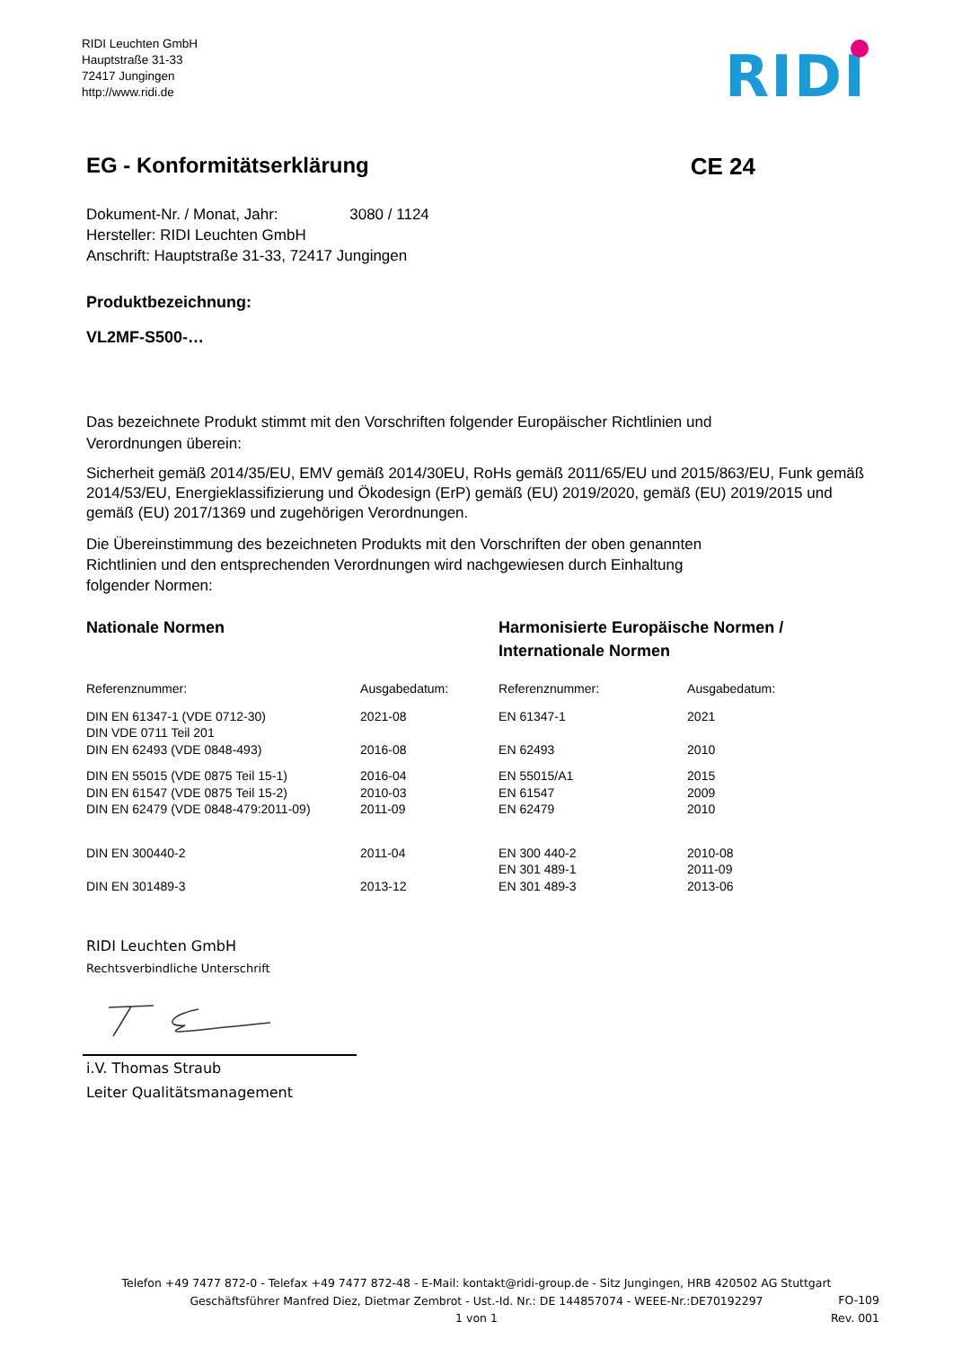RIDI Leuchten GmbH
Hauptstraße 31-33
72417 Jungingen
http://www.ridi.de
RIDI
EG - Konformitätserklärung CE 24
Dokument-Nr. / Monat, Jahr: 3080 / 1124
Hersteller: RIDI Leuchten GmbH
Anschrift: Hauptstraße 31-33, 72417 Jungingen
Produktbezeichnung:
VL2MF-S500-…
Das bezeichnete Produkt stimmt mit den Vorschriften folgender Europäischer Richtlinien und Verordnungen überein:
Sicherheit gemäß 2014/35/EU, EMV gemäß 2014/30EU, RoHs gemäß 2011/65/EU und 2015/863/EU, Funk gemäß 2014/53/EU, Energieklassifizierung und Ökodesign (ErP) gemäß (EU) 2019/2020, gemäß (EU) 2019/2015 und gemäß (EU) 2017/1369 und zugehörigen Verordnungen.
Die Übereinstimmung des bezeichneten Produkts mit den Vorschriften der oben genannten Richtlinien und den entsprechenden Verordnungen wird nachgewiesen durch Einhaltung folgender Normen:
| Nationale Normen | | Harmonisierte Europäische Normen / Internationale Normen | |
| --- | --- | --- | --- |
| Referenznummer: | Ausgabedatum: | Referenznummer: | Ausgabedatum: |
| DIN EN 61347-1 (VDE 0712-30) DIN VDE 0711 Teil 201 DIN EN 62493 (VDE 0848-493) | 2021-08 2016-08 | EN 61347-1 EN 62493 | 2021 2010 |
| DIN EN 55015 (VDE 0875 Teil 15-1) DIN EN 61547 (VDE 0875 Teil 15-2) DIN EN 62479 (VDE 0848-479:2011-09) | 2016-04 2010-03 2011-09 | EN 55015/A1 EN 61547 EN 62479 | 2015 2009 2010 |
| DIN EN 300440-2 DIN EN 301489-3 | 2011-04 2013-12 | EN 300 440-2 EN 301 489-1 EN 301 489-3 | 2010-08 2011-09 2013-06 |
RIDI Leuchten GmbH
Rechtsverbindliche Unterschrift
i.V. Thomas Straub
Leiter Qualitätsmanagement
Telefon +49 7477 872-0 - Telefax +49 7477 872-48 - E-Mail: kontakt@ridi-group.de - Sitz Jungingen, HRB 420502 AG Stuttgart
Geschäftsführer Manfred Diez, Dietmar Zembrot - Ust.-Id. Nr.: DE 144857074 - WEEE-Nr.:DE70192297
1 von 1
FO-109
Rev. 001